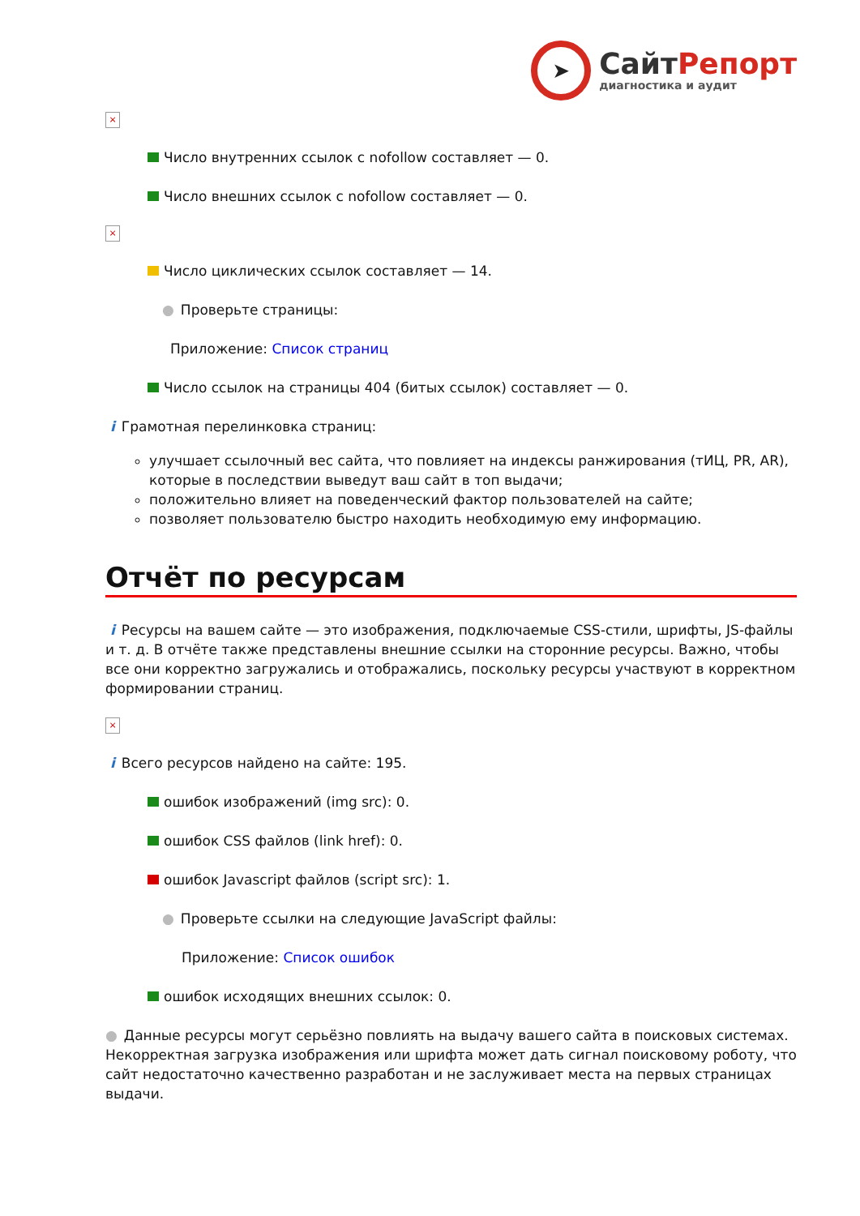➤
СайтРепорт
диагностика и аудит
×
Число внутренних ссылок с nofollow составляет — 0.
Число внешних ссылок с nofollow составляет — 0.
×
Число циклических ссылок составляет — 14.
● Проверьте страницы:
Приложение: Список страниц
Число ссылок на страницы 404 (битых ссылок) составляет — 0.
i Грамотная перелинковка страниц:
улучшает ссылочный вес сайта, что повлияет на индексы ранжирования (тИЦ, PR, AR), которые в последствии выведут ваш сайт в топ выдачи;
положительно влияет на поведенческий фактор пользователей на сайте;
позволяет пользователю быстро находить необходимую ему информацию.
Отчёт по ресурсам
i Ресурсы на вашем сайте — это изображения, подключаемые CSS-стили, шрифты, JS-файлы и т. д. В отчёте также представлены внешние ссылки на сторонние ресурсы. Важно, чтобы все они корректно загружались и отображались, поскольку ресурсы участвуют в корректном формировании страниц.
×
i Всего ресурсов найдено на сайте: 195.
ошибок изображений (img src): 0.
ошибок CSS файлов (link href): 0.
ошибок Javascript файлов (script src): 1.
● Проверьте ссылки на следующие JavaScript файлы:
Приложение: Список ошибок
ошибок исходящих внешних ссылок: 0.
● Данные ресурсы могут серьёзно повлиять на выдачу вашего сайта в поисковых системах. Некорректная загрузка изображения или шрифта может дать сигнал поисковому роботу, что сайт недостаточно качественно разработан и не заслуживает места на первых страницах выдачи.